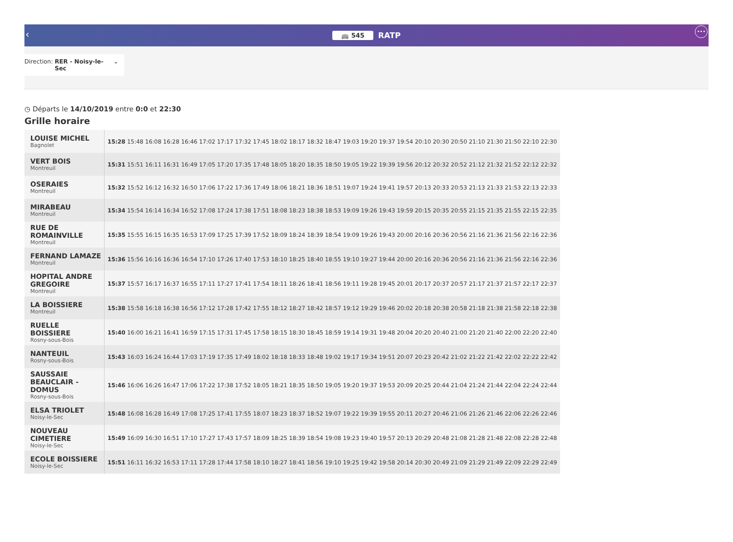‹
🚌 545 RATP •••
Direction: RER - Noisy-le-Sec ⌄
◷ Départs le 14/10/2019 entre 0:0 et 22:30
Grille horaire
| LOUISE MICHEL Bagnolet | 15:28 15:48 16:08 16:28 16:46 17:02 17:17 17:32 17:45 18:02 18:17 18:32 18:47 19:03 19:20 19:37 19:54 20:10 20:30 20:50 21:10 21:30 21:50 22:10 22:30 |
| VERT BOIS Montreuil | 15:31 15:51 16:11 16:31 16:49 17:05 17:20 17:35 17:48 18:05 18:20 18:35 18:50 19:05 19:22 19:39 19:56 20:12 20:32 20:52 21:12 21:32 21:52 22:12 22:32 |
| OSERAIES Montreuil | 15:32 15:52 16:12 16:32 16:50 17:06 17:22 17:36 17:49 18:06 18:21 18:36 18:51 19:07 19:24 19:41 19:57 20:13 20:33 20:53 21:13 21:33 21:53 22:13 22:33 |
| MIRABEAU Montreuil | 15:34 15:54 16:14 16:34 16:52 17:08 17:24 17:38 17:51 18:08 18:23 18:38 18:53 19:09 19:26 19:43 19:59 20:15 20:35 20:55 21:15 21:35 21:55 22:15 22:35 |
| RUE DE ROMAINVILLE Montreuil | 15:35 15:55 16:15 16:35 16:53 17:09 17:25 17:39 17:52 18:09 18:24 18:39 18:54 19:09 19:26 19:43 20:00 20:16 20:36 20:56 21:16 21:36 21:56 22:16 22:36 |
| FERNAND LAMAZE Montreuil | 15:36 15:56 16:16 16:36 16:54 17:10 17:26 17:40 17:53 18:10 18:25 18:40 18:55 19:10 19:27 19:44 20:00 20:16 20:36 20:56 21:16 21:36 21:56 22:16 22:36 |
| HOPITAL ANDRE GREGOIRE Montreuil | 15:37 15:57 16:17 16:37 16:55 17:11 17:27 17:41 17:54 18:11 18:26 18:41 18:56 19:11 19:28 19:45 20:01 20:17 20:37 20:57 21:17 21:37 21:57 22:17 22:37 |
| LA BOISSIERE Montreuil | 15:38 15:58 16:18 16:38 16:56 17:12 17:28 17:42 17:55 18:12 18:27 18:42 18:57 19:12 19:29 19:46 20:02 20:18 20:38 20:58 21:18 21:38 21:58 22:18 22:38 |
| RUELLE BOISSIERE Rosny-sous-Bois | 15:40 16:00 16:21 16:41 16:59 17:15 17:31 17:45 17:58 18:15 18:30 18:45 18:59 19:14 19:31 19:48 20:04 20:20 20:40 21:00 21:20 21:40 22:00 22:20 22:40 |
| NANTEUIL Rosny-sous-Bois | 15:43 16:03 16:24 16:44 17:03 17:19 17:35 17:49 18:02 18:18 18:33 18:48 19:02 19:17 19:34 19:51 20:07 20:23 20:42 21:02 21:22 21:42 22:02 22:22 22:42 |
| SAUSSAIE BEAUCLAIR - DOMUS Rosny-sous-Bois | 15:46 16:06 16:26 16:47 17:06 17:22 17:38 17:52 18:05 18:21 18:35 18:50 19:05 19:20 19:37 19:53 20:09 20:25 20:44 21:04 21:24 21:44 22:04 22:24 22:44 |
| ELSA TRIOLET Noisy-le-Sec | 15:48 16:08 16:28 16:49 17:08 17:25 17:41 17:55 18:07 18:23 18:37 18:52 19:07 19:22 19:39 19:55 20:11 20:27 20:46 21:06 21:26 21:46 22:06 22:26 22:46 |
| NOUVEAU CIMETIERE Noisy-le-Sec | 15:49 16:09 16:30 16:51 17:10 17:27 17:43 17:57 18:09 18:25 18:39 18:54 19:08 19:23 19:40 19:57 20:13 20:29 20:48 21:08 21:28 21:48 22:08 22:28 22:48 |
| ECOLE BOISSIERE Noisy-le-Sec | 15:51 16:11 16:32 16:53 17:11 17:28 17:44 17:58 18:10 18:27 18:41 18:56 19:10 19:25 19:42 19:58 20:14 20:30 20:49 21:09 21:29 21:49 22:09 22:29 22:49 |